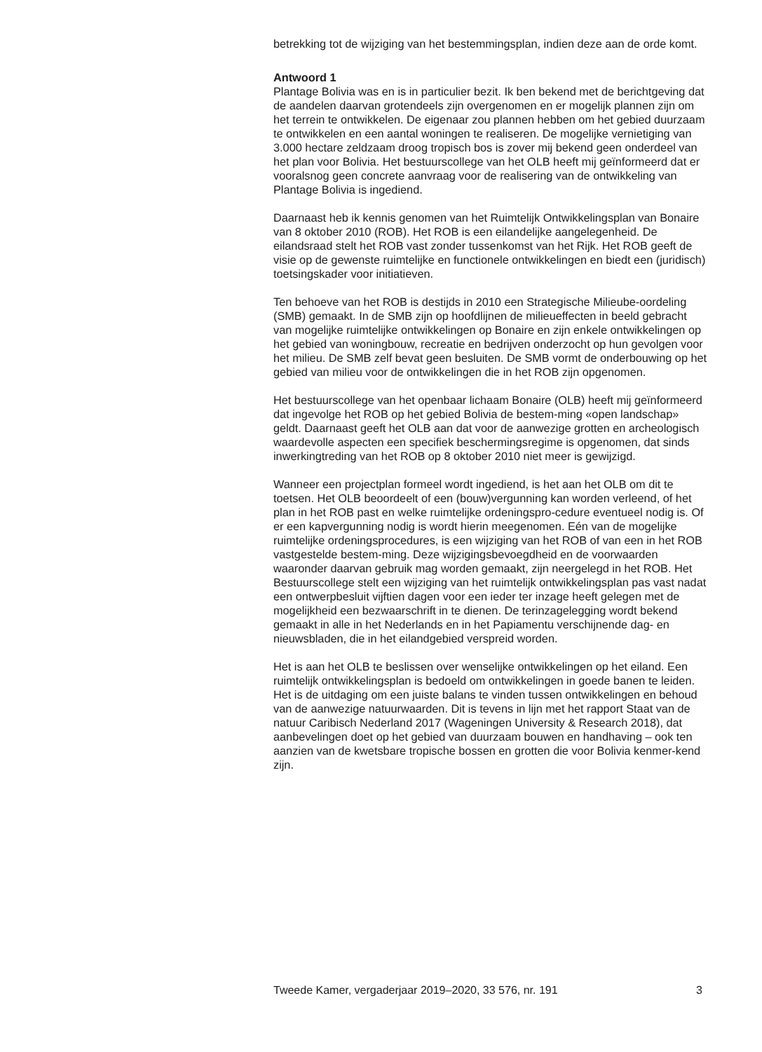betrekking tot de wijziging van het bestemmingsplan, indien deze aan de orde komt.
Antwoord 1
Plantage Bolivia was en is in particulier bezit. Ik ben bekend met de berichtgeving dat de aandelen daarvan grotendeels zijn overgenomen en er mogelijk plannen zijn om het terrein te ontwikkelen. De eigenaar zou plannen hebben om het gebied duurzaam te ontwikkelen en een aantal woningen te realiseren. De mogelijke vernietiging van 3.000 hectare zeldzaam droog tropisch bos is zover mij bekend geen onderdeel van het plan voor Bolivia. Het bestuurscollege van het OLB heeft mij geïnformeerd dat er vooralsnog geen concrete aanvraag voor de realisering van de ontwikkeling van Plantage Bolivia is ingediend.
Daarnaast heb ik kennis genomen van het Ruimtelijk Ontwikkelingsplan van Bonaire van 8 oktober 2010 (ROB). Het ROB is een eilandelijke aangelegenheid. De eilandsraad stelt het ROB vast zonder tussenkomst van het Rijk. Het ROB geeft de visie op de gewenste ruimtelijke en functionele ontwikkelingen en biedt een (juridisch) toetsingskader voor initiatieven.
Ten behoeve van het ROB is destijds in 2010 een Strategische Milieube-oordeling (SMB) gemaakt. In de SMB zijn op hoofdlijnen de milieueffecten in beeld gebracht van mogelijke ruimtelijke ontwikkelingen op Bonaire en zijn enkele ontwikkelingen op het gebied van woningbouw, recreatie en bedrijven onderzocht op hun gevolgen voor het milieu. De SMB zelf bevat geen besluiten. De SMB vormt de onderbouwing op het gebied van milieu voor de ontwikkelingen die in het ROB zijn opgenomen.
Het bestuurscollege van het openbaar lichaam Bonaire (OLB) heeft mij geïnformeerd dat ingevolge het ROB op het gebied Bolivia de bestem-ming «open landschap» geldt. Daarnaast geeft het OLB aan dat voor de aanwezige grotten en archeologisch waardevolle aspecten een specifiek beschermingsregime is opgenomen, dat sinds inwerkingtreding van het ROB op 8 oktober 2010 niet meer is gewijzigd.
Wanneer een projectplan formeel wordt ingediend, is het aan het OLB om dit te toetsen. Het OLB beoordeelt of een (bouw)vergunning kan worden verleend, of het plan in het ROB past en welke ruimtelijke ordeningspro-cedure eventueel nodig is. Of er een kapvergunning nodig is wordt hierin meegenomen. Eén van de mogelijke ruimtelijke ordeningsprocedures, is een wijziging van het ROB of van een in het ROB vastgestelde bestem-ming. Deze wijzigingsbevoegdheid en de voorwaarden waaronder daarvan gebruik mag worden gemaakt, zijn neergelegd in het ROB. Het Bestuurscollege stelt een wijziging van het ruimtelijk ontwikkelingsplan pas vast nadat een ontwerpbesluit vijftien dagen voor een ieder ter inzage heeft gelegen met de mogelijkheid een bezwaarschrift in te dienen. De terinzagelegging wordt bekend gemaakt in alle in het Nederlands en in het Papiamentu verschijnende dag- en nieuwsbladen, die in het eilandgebied verspreid worden.
Het is aan het OLB te beslissen over wenselijke ontwikkelingen op het eiland. Een ruimtelijk ontwikkelingsplan is bedoeld om ontwikkelingen in goede banen te leiden. Het is de uitdaging om een juiste balans te vinden tussen ontwikkelingen en behoud van de aanwezige natuurwaarden. Dit is tevens in lijn met het rapport Staat van de natuur Caribisch Nederland 2017 (Wageningen University & Research 2018), dat aanbevelingen doet op het gebied van duurzaam bouwen en handhaving – ook ten aanzien van de kwetsbare tropische bossen en grotten die voor Bolivia kenmer-kend zijn.
Tweede Kamer, vergaderjaar 2019–2020, 33 576, nr. 191 3